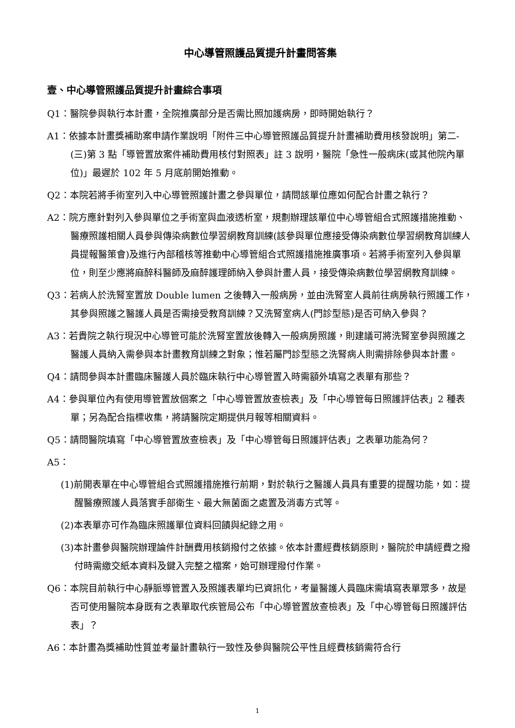中心導管照護品質提升計畫問答集
壹、中心導管照護品質提升計畫綜合事項
Q1：醫院參與執行本計畫，全院推廣部分是否需比照加護病房，即時開始執行？
A1：依據本計畫獎補助案申請作業說明「附件三中心導管照護品質提升計畫補助費用核發說明」第二-(三)第 3 點「導管置放案件補助費用核付對照表」註 3 說明，醫院「急性一般病床(或其他院內單位)」最遲於 102 年 5 月底前開始推動。
Q2：本院若將手術室列入中心導管照護計畫之參與單位，請問該單位應如何配合計畫之執行？
A2：院方應針對列入參與單位之手術室與血液透析室，規劃辦理該單位中心導管組合式照護措施推動、醫療照護相關人員參與傳染病數位學習網教育訓練(該參與單位應接受傳染病數位學習網教育訓練人員提報醫策會)及進行內部稽核等推動中心導管組合式照護措施推廣事項。若將手術室列入參與單位，則至少應將麻醉科醫師及麻醉護理師納入參與計畫人員，接受傳染病數位學習網教育訓練。
Q3：若病人於洗腎室置放 Double lumen 之後轉入一般病房，並由洗腎室人員前往病房執行照護工作，其參與照護之醫護人員是否需接受教育訓練？又洗腎室病人(門診型態)是否可納入參與？
A3：若貴院之執行現況中心導管可能於洗腎室置放後轉入一般病房照護，則建議可將洗腎室參與照護之醫護人員納入需參與本計畫教育訓練之對象；惟若屬門診型態之洗腎病人則需排除參與本計畫。
Q4：請問參與本計畫臨床醫護人員於臨床執行中心導管置入時需額外填寫之表單有那些？
A4：參與單位內有使用導管置放個案之「中心導管置放查檢表」及「中心導管每日照護評估表」2 種表單；另為配合指標收集，將請醫院定期提供月報等相關資料。
Q5：請問醫院填寫「中心導管置放查檢表」及「中心導管每日照護評估表」之表單功能為何？
A5：
(1)前開表單在中心導管組合式照護措施推行前期，對於執行之醫護人員具有重要的提醒功能，如：提醒醫療照護人員落實手部衛生、最大無菌面之處置及消毒方式等。
(2)本表單亦可作為臨床照護單位資料回饋與紀錄之用。
(3)本計畫參與醫院辦理論件計酬費用核銷撥付之依據。依本計畫經費核銷原則，醫院於申請經費之撥付時需繳交紙本資料及鍵入完整之檔案，始可辦理撥付作業。
Q6：本院目前執行中心靜脈導管置入及照護表單均已資訊化，考量醫護人員臨床需填寫表單眾多，故是否可使用醫院本身既有之表單取代疾管局公布「中心導管置放查檢表」及「中心導管每日照護評估表」？
A6：本計畫為獎補助性質並考量計畫執行一致性及參與醫院公平性且經費核銷需符合行
1